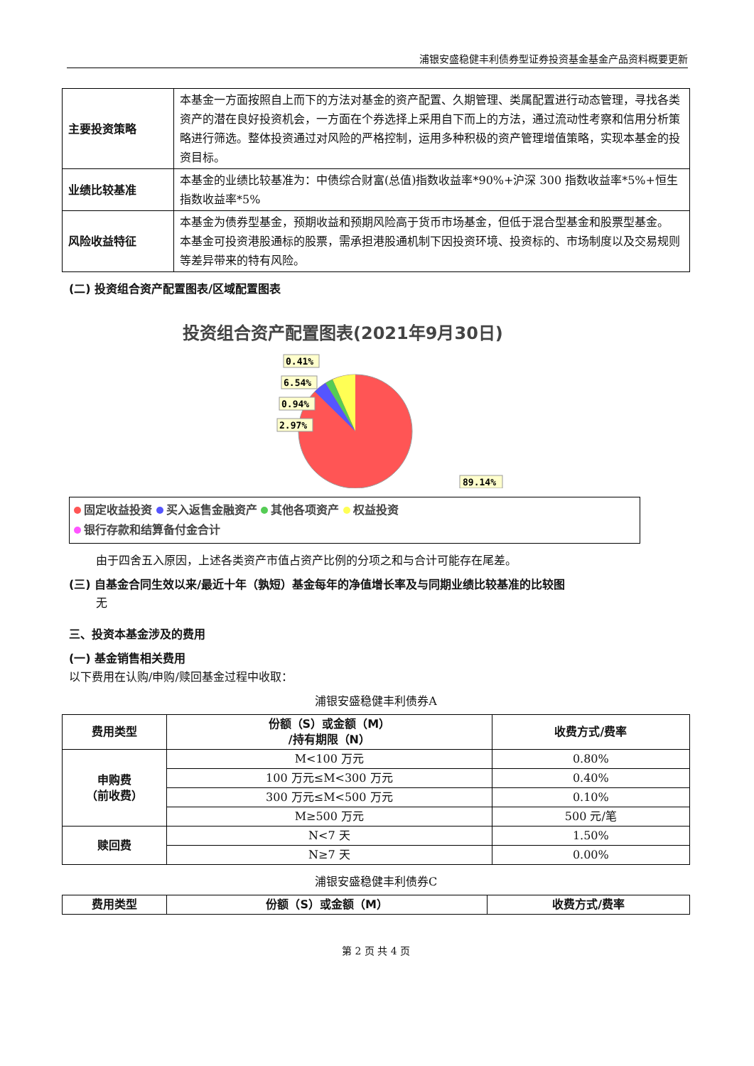浦银安盛稳健丰利债券型证券投资基金基金产品资料概要更新
| 主要投资策略 | 本基金一方面按照自上而下的方法对基金的资产配置、久期管理、类属配置进行动态管理，寻找各类资产的潜在良好投资机会，一方面在个券选择上采用自下而上的方法，通过流动性考察和信用分析策略进行筛选。整体投资通过对风险的严格控制，运用多种积极的资产管理增值策略，实现本基金的投资目标。 |
| 业绩比较基准 | 本基金的业绩比较基准为：中债综合财富(总值)指数收益率*90%+沪深 300 指数收益率*5%+恒生指数收益率*5% |
| 风险收益特征 | 本基金为债券型基金，预期收益和预期风险高于货币市场基金，但低于混合型基金和股票型基金。 本基金可投资港股通标的股票，需承担港股通机制下因投资环境、投资标的、市场制度以及交易规则等差异带来的特有风险。 |
(二) 投资组合资产配置图表/区域配置图表
投资组合资产配置图表(2021年9月30日)
0.41%
6.54%
0.94%
2.97%
89.14%
固定收益投资 买入返售金融资产 其他各项资产 权益投资
银行存款和结算备付金合计
由于四舍五入原因，上述各类资产市值占资产比例的分项之和与合计可能存在尾差。
(三) 自基金合同生效以来/最近十年（孰短）基金每年的净值增长率及与同期业绩比较基准的比较图
无
三、投资本基金涉及的费用
(一) 基金销售相关费用
以下费用在认购/申购/赎回基金过程中收取：
浦银安盛稳健丰利债券A
| 费用类型 | 份额（S）或金额（M） /持有期限（N） | 收费方式/费率 |
| --- | --- | --- |
| 申购费 （前收费） | M<100 万元 | 0.80% |
| | 100 万元≤M<300 万元 | 0.40% |
| | 300 万元≤M<500 万元 | 0.10% |
| | M≥500 万元 | 500 元/笔 |
| 赎回费 | N<7 天 | 1.50% |
| | N≥7 天 | 0.00% |
浦银安盛稳健丰利债券C
| 费用类型 | 份额（S）或金额（M） | 收费方式/费率 |
| --- | --- | --- |
第 2 页 共 4 页